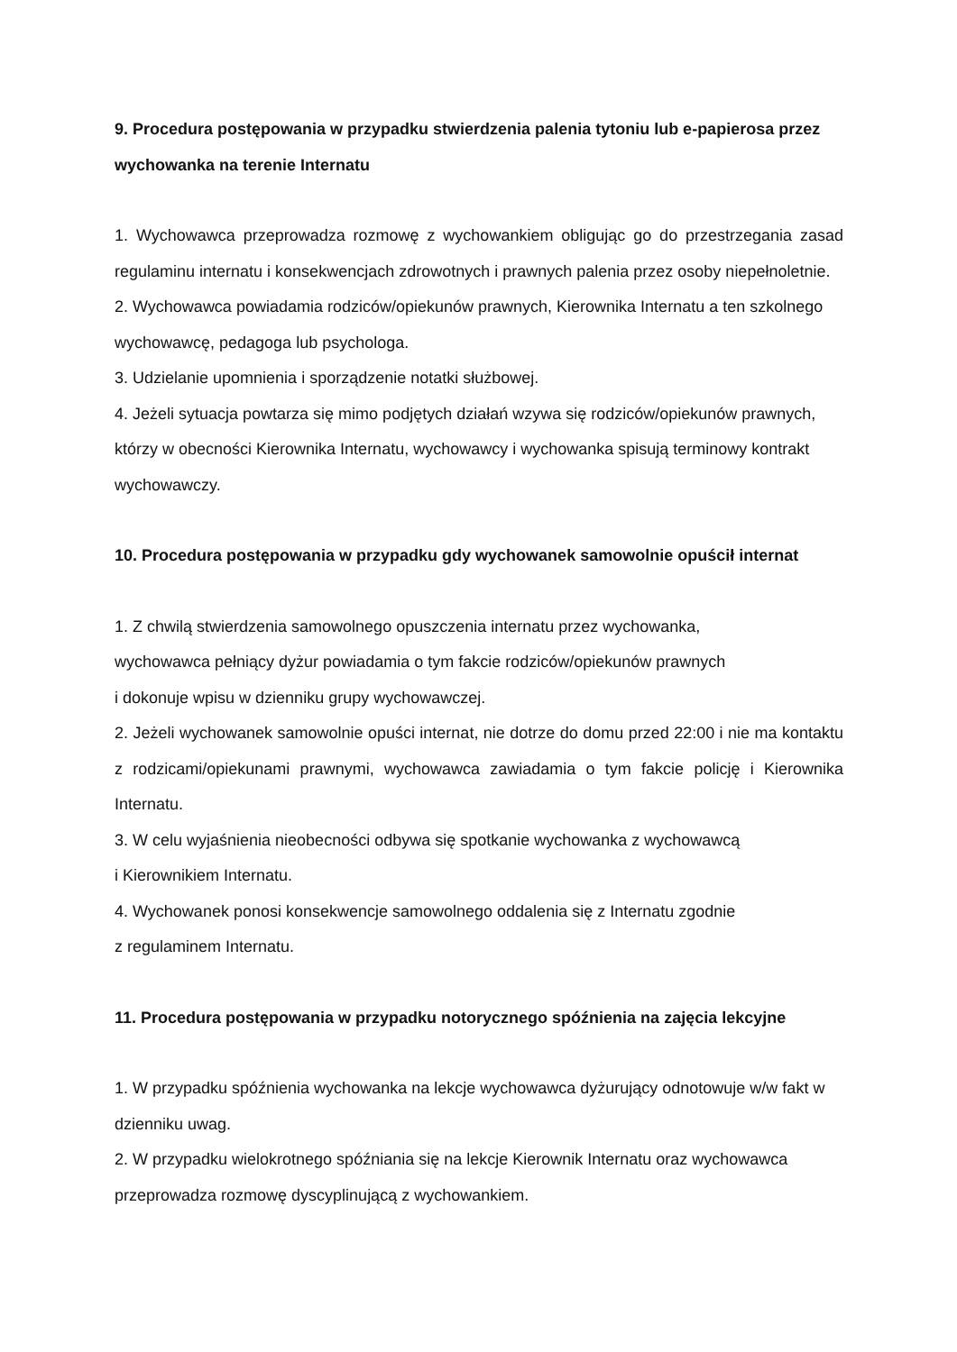9. Procedura postępowania w przypadku stwierdzenia palenia tytoniu lub e-papierosa przez wychowanka na terenie Internatu
1. Wychowawca przeprowadza rozmowę z wychowankiem obligując go do przestrzegania zasad regulaminu internatu i konsekwencjach zdrowotnych i prawnych palenia przez osoby niepełnoletnie.
2. Wychowawca powiadamia rodziców/opiekunów prawnych, Kierownika Internatu a ten szkolnego wychowawcę, pedagoga lub psychologa.
3. Udzielanie upomnienia i sporządzenie notatki służbowej.
4. Jeżeli sytuacja powtarza się mimo podjętych działań wzywa się rodziców/opiekunów prawnych, którzy w obecności Kierownika Internatu, wychowawcy i wychowanka spisują terminowy kontrakt wychowawczy.
10. Procedura postępowania w przypadku gdy wychowanek samowolnie opuścił internat
1. Z chwilą stwierdzenia samowolnego opuszczenia internatu przez wychowanka,
wychowawca pełniący dyżur powiadamia o tym fakcie rodziców/opiekunów prawnych
i dokonuje wpisu w dzienniku grupy wychowawczej.
2. Jeżeli wychowanek samowolnie opuści internat, nie dotrze do domu przed 22:00 i nie ma kontaktu z rodzicami/opiekunami prawnymi, wychowawca zawiadamia o tym fakcie policję i Kierownika Internatu.
3. W celu wyjaśnienia nieobecności odbywa się spotkanie wychowanka z wychowawcą
i Kierownikiem Internatu.
4. Wychowanek ponosi konsekwencje samowolnego oddalenia się z Internatu zgodnie
z regulaminem Internatu.
11. Procedura postępowania w przypadku notorycznego spóźnienia na zajęcia lekcyjne
1. W przypadku spóźnienia wychowanka na lekcje wychowawca dyżurujący odnotowuje w/w fakt w dzienniku uwag.
2. W przypadku wielokrotnego spóźniania się na lekcje Kierownik Internatu oraz wychowawca przeprowadza rozmowę dyscyplinującą z wychowankiem.